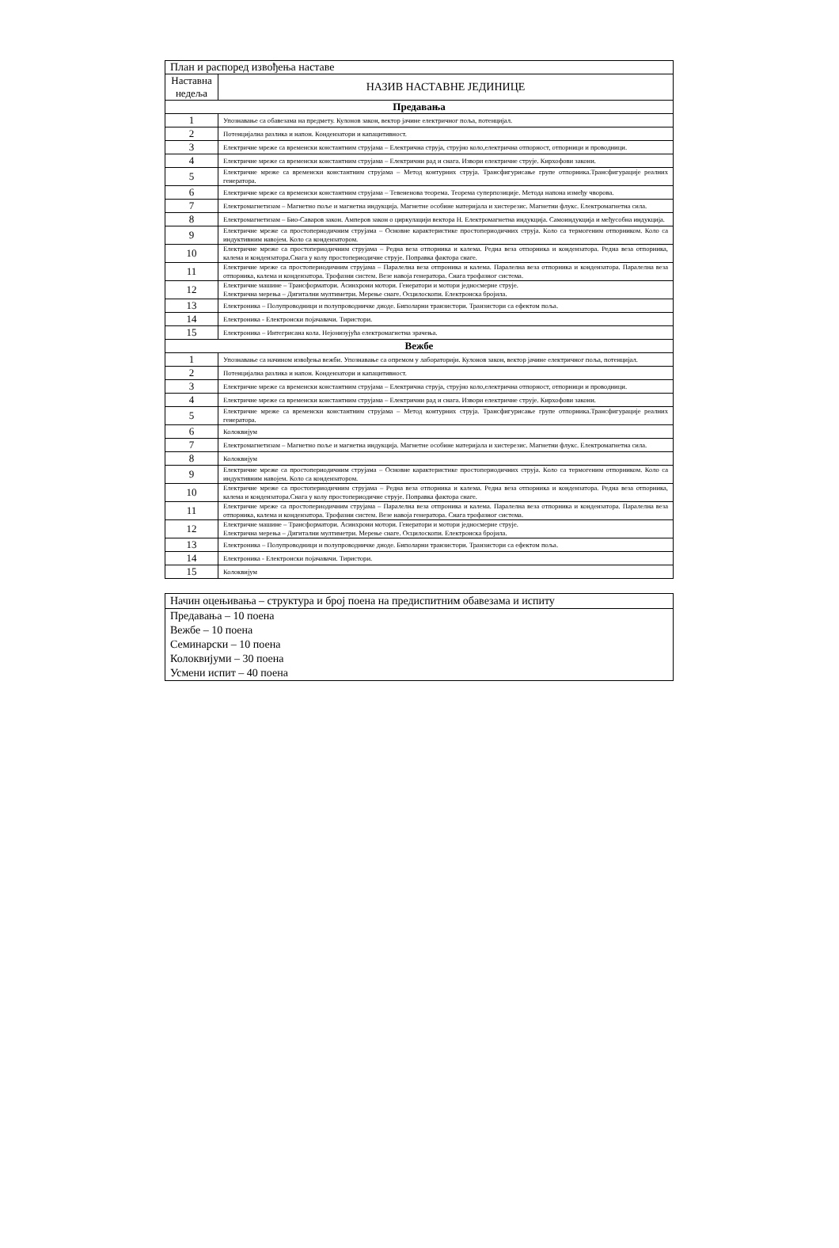| План и распоред извођења наставе | |
| Наставна недеља | НАЗИВ НАСТАВНЕ ЈЕДИНИЦЕ |
| Предавања | |
| 1 | Упознавање са обавезама на предмету. Кулонов закон, вектор јачине електричног поља, потенцијал. |
| 2 | Потенцијална разлика и напон. Кондензатори и капацитивност. |
| 3 | Електричне мреже са временски константним струјама – Електрична струја, струјно коло,електрична отпорност, отпорници и проводници. |
| 4 | Електричне мреже са временски константним струјама – Електрични рад и снага. Извори електричне струје. Кирхофови закони. |
| 5 | Електричне мреже са временски константним струјама – Метод контурних струја. Трансфигурисање групе отпорника.Трансфигурације реалних генератора. |
| 6 | Електричне мреже са временски константним струјама – Тевененова теорема. Теорема суперпозиције. Метода напона између чворова. |
| 7 | Електромагнетизам – Магнетно поље и магнетна индукција. Магнетне особине материјала и хистерезис. Магнетни флукс. Електромагнетна сила. |
| 8 | Електромагнетизам – Био-Саваров закон. Амперов закон о циркулацији вектора H. Електромагнетна индукција. Самоиндукција и међусобна индукција. |
| 9 | Електричне мреже са простопериодичним струјама – Основне карактеристике простопериодичних струја. Коло са термогеним отпорником. Коло са индуктивним навојем. Коло са кондензатором. |
| 10 | Електричне мреже са простопериодичним струјама – Редна веза отпорника и калема. Редна веза отпорника и кондензатора. Редна веза отпорника, калема и кондензатора.Снага у колу простопериодичне струје. Поправка фактора снаге. |
| 11 | Електричне мреже са простопериодичним струјама – Паралелна веза отпроника и калема. Паралелна веза отпорника и кондензатора. Паралелна веза отпорника, калема и кондензатора. Трофазни систем. Везе навоја генератора. Снага трофазног система. |
| 12 | Електричне машине – Трансформатори. Асинхрони мотори. Генератори и мотори једносмерне струје. Електрична мерења – Дигитални мултиметри. Мерење снаге. Осцилоскопи. Електронска бројила. |
| 13 | Електроника – Полупроводници и полупроводничке диоде. Биполарни транзистори. Транзистори са ефектом поља. |
| 14 | Електроника - Електронски појачавачи. Тиристори. |
| 15 | Електроника – Интегрисана кола. Нејонизујућа електромагнетна зрачења. |
| Вежбе | |
| 1 | Упознавање са начином извођења вежби. Упознавање са опремом у лабораторији. Кулонов закон, вектор јачине електричног поља, потенцијал. |
| 2 | Потенцијална разлика и напон. Кондензатори и капацитивност. |
| 3 | Електричне мреже са временски константним струјама – Електрична струја, струјно коло,електрична отпорност, отпорници и проводници. |
| 4 | Електричне мреже са временски константним струјама – Електрични рад и снага. Извори електричне струје. Кирхофови закони. |
| 5 | Електричне мреже са временски константним струјама – Метод контурних струја. Трансфигурисање групе отпорника.Трансфигурације реалних генератора. |
| 6 | Колоквијум |
| 7 | Електромагнетизам – Магнетно поље и магнетна индукција. Магнетне особине материјала и хистерезис. Магнетни флукс. Електромагнетна сила. |
| 8 | Колоквијум |
| 9 | Електричне мреже са простопериодичним струјама – Основне карактеристике простопериодичних струја. Коло са термогеним отпорником. Коло са индуктивним навојем. Коло са кондензатором. |
| 10 | Електричне мреже са простопериодичним струјама – Редна веза отпорника и калема. Редна веза отпорника и кондензатора. Редна веза отпорника, калема и кондензатора.Снага у колу простопериодичне струје. Поправка фактора снаге. |
| 11 | Електричне мреже са простопериодичним струјама – Паралелна веза отпроника и калема. Паралелна веза отпорника и кондензатора. Паралелна веза отпорника, калема и кондензатора. Трофазни систем. Везе навоја генератора. Снага трофазног система. |
| 12 | Електричне машине – Трансформатори. Асинхрони мотори. Генератори и мотори једносмерне струје. Електрична мерења – Дигитални мултиметри. Мерење снаге. Осцилоскопи. Електронска бројила. |
| 13 | Електроника – Полупроводници и полупроводничке диоде. Биполарни транзистори. Транзистори са ефектом поља. |
| 14 | Електроника - Електронски појачавачи. Тиристори. |
| 15 | Колоквијум |
| Начин оцењивања – структура и број поена на предиспитним обавезама и испиту |
| Предавања – 10 поена Вежбе – 10 поена Семинарски – 10 поена Колоквијуми – 30 поена Усмени испит – 40 поена |